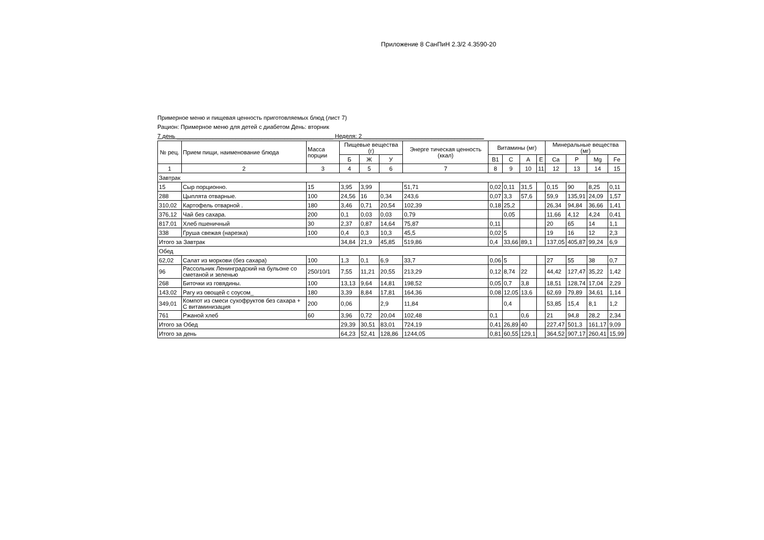Приложение 8 СанПиН 2.3/2 4.3590-20
Примерное меню и пищевая ценность приготовляемых блюд (лист 7)
Рацион: Примерное меню для детей с диабетом День: вторник
7 день ________________________________________________ Неделя: 2 _____________________________________
| № рец. | Прием пищи, наименование блюда | Масса порции | Пищевые вещества (г) | | | Энерге тическая ценность (ккал) | Витамины (мг) | | | | Минеральные вещества (мг) | | | |
| --- | --- | --- | --- | --- | --- | --- | --- | --- | --- | --- | --- | --- | --- | --- |
| | | | Б | Ж | У | | B1 | C | A | E | Ca | P | Мg | Fe |
| 1 | 2 | 3 | 4 | 5 | 6 | 7 | 8 | 9 | 10 | 11 | 12 | 13 | 14 | 15 |
| Завтрак | | | | | | | | | | | | | | |
| 15 | Сыр порционно. | 15 | 3,95 | 3,99 | | 51,71 | 0,02 | 0,11 | 31,5 | | 0,15 | 90 | 8,25 | 0,11 |
| 288 | Цыплята отварные. | 100 | 24,56 | 16 | 0,34 | 243,6 | 0,07 | 3,3 | 57,6 | | 59,9 | 135,91 | 24,09 | 1,57 |
| 310,02 | Картофель отварной . | 180 | 3,46 | 0,71 | 20,54 | 102,39 | 0,18 | 25,2 | | | 26,34 | 94,84 | 36,66 | 1,41 |
| 376,12 | Чай без сахара. | 200 | 0,1 | 0,03 | 0,03 | 0,79 | | 0,05 | | | 11,66 | 4,12 | 4,24 | 0,41 |
| 817,01 | Хлеб пшеничный | 30 | 2,37 | 0,87 | 14,64 | 75,87 | 0,11 | | | | 20 | 65 | 14 | 1,1 |
| 338 | Груша свежая (нарезка) | 100 | 0,4 | 0,3 | 10,3 | 45,5 | 0,02 | 5 | | | 19 | 16 | 12 | 2,3 |
| Итого за Завтрак | | | 34,84 | 21,9 | 45,85 | 519,86 | 0,4 | 33,66 | 89,1 | | 137,05 | 405,87 | 99,24 | 6,9 |
| Обед | | | | | | | | | | | | | | |
| 62,02 | Салат из моркови (без сахара) | 100 | 1,3 | 0,1 | 6,9 | 33,7 | 0,06 | 5 | | | 27 | 55 | 38 | 0,7 |
| 96 | Рассольник Ленинградский на бульоне со сметаной и зеленью | 250/10/1 | 7,55 | 11,21 | 20,55 | 213,29 | 0,12 | 8,74 | 22 | | 44,42 | 127,47 | 35,22 | 1,42 |
| 268 | Биточки из говядины. | 100 | 13,13 | 9,64 | 14,81 | 198,52 | 0,05 | 0,7 | 3,8 | | 18,51 | 128,74 | 17,04 | 2,29 |
| 143,02 | Рагу из овощей с соусом_ | 180 | 3,39 | 8,84 | 17,81 | 164,36 | 0,08 | 12,05 | 13,6 | | 62,69 | 79,89 | 34,61 | 1,14 |
| 349,01 | Компот из смеси сухофруктов без сахара + С витаминизация | 200 | 0,06 | | 2,9 | 11,84 | | 0,4 | | | 53,85 | 15,4 | 8,1 | 1,2 |
| 761 | Ржаной хлеб | 60 | 3,96 | 0,72 | 20,04 | 102,48 | 0,1 | | 0,6 | | 21 | 94,8 | 28,2 | 2,34 |
| Итого за Обед | | | 29,39 | 30,51 | 83,01 | 724,19 | 0,41 | 26,89 | 40 | | 227,47 | 501,3 | 161,17 | 9,09 |
| Итого за день | | | 64,23 | 52,41 | 128,86 | 1244,05 | 0,81 | 60,55 | 129,1 | | 364,52 | 907,17 | 260,41 | 15,99 |